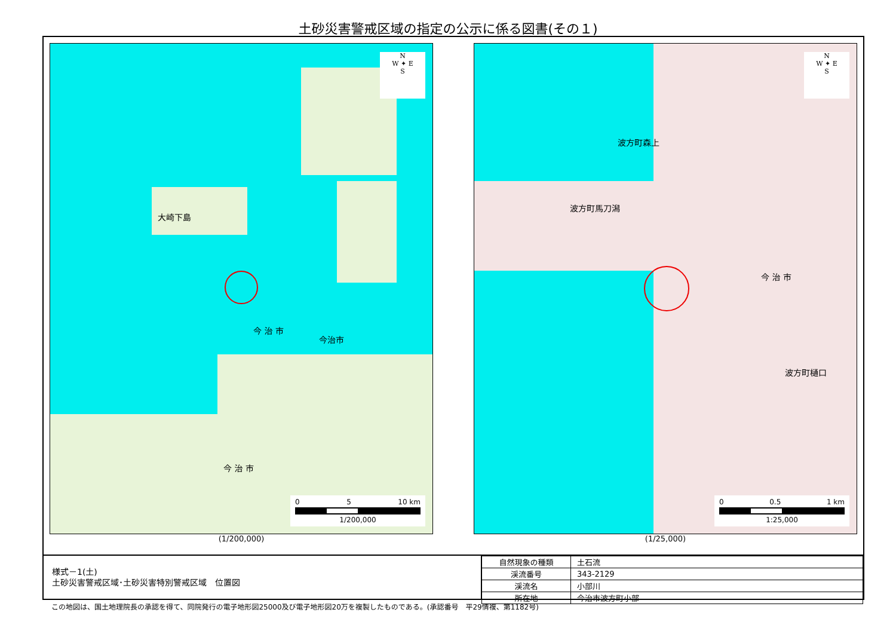土砂災害警戒区域の指定の公示に係る図書(その１)
今 治 市
今治市
今 治 市
大崎下島
N
W ✦ E
S
0 5 10 km
1/200,000
(1/200,000)
今 治 市
波方町森上
波方町馬刀潟
波方町樋口
N
W ✦ E
S
0 0.5 1 km
1:25,000
(1/25,000)
様式－1(土)
土砂災害警戒区域･土砂災害特別警戒区域　位置図
| 自然現象の種類 | 土石流 |
| 渓流番号 | 343-2129 |
| 渓流名 | 小部川 |
| 所在地 | 今治市波方町小部 |
この地図は、国土地理院長の承認を得て、同院発行の電子地形図25000及び電子地形図20万を複製したものである。(承認番号　平29情複、第1182号)